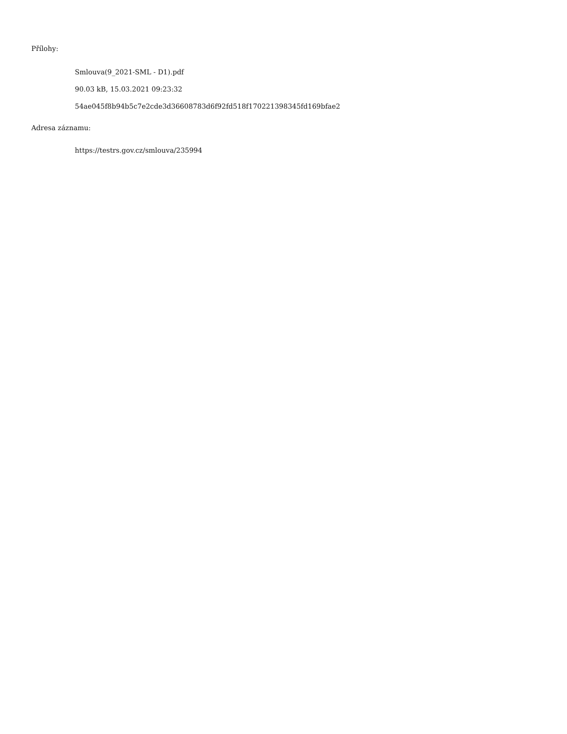Přílohy:
Smlouva(9_2021-SML - D1).pdf
90.03 kB, 15.03.2021 09:23:32
54ae045f8b94b5c7e2cde3d36608783d6f92fd518f170221398345fd169bfae2
Adresa záznamu:
https://testrs.gov.cz/smlouva/235994